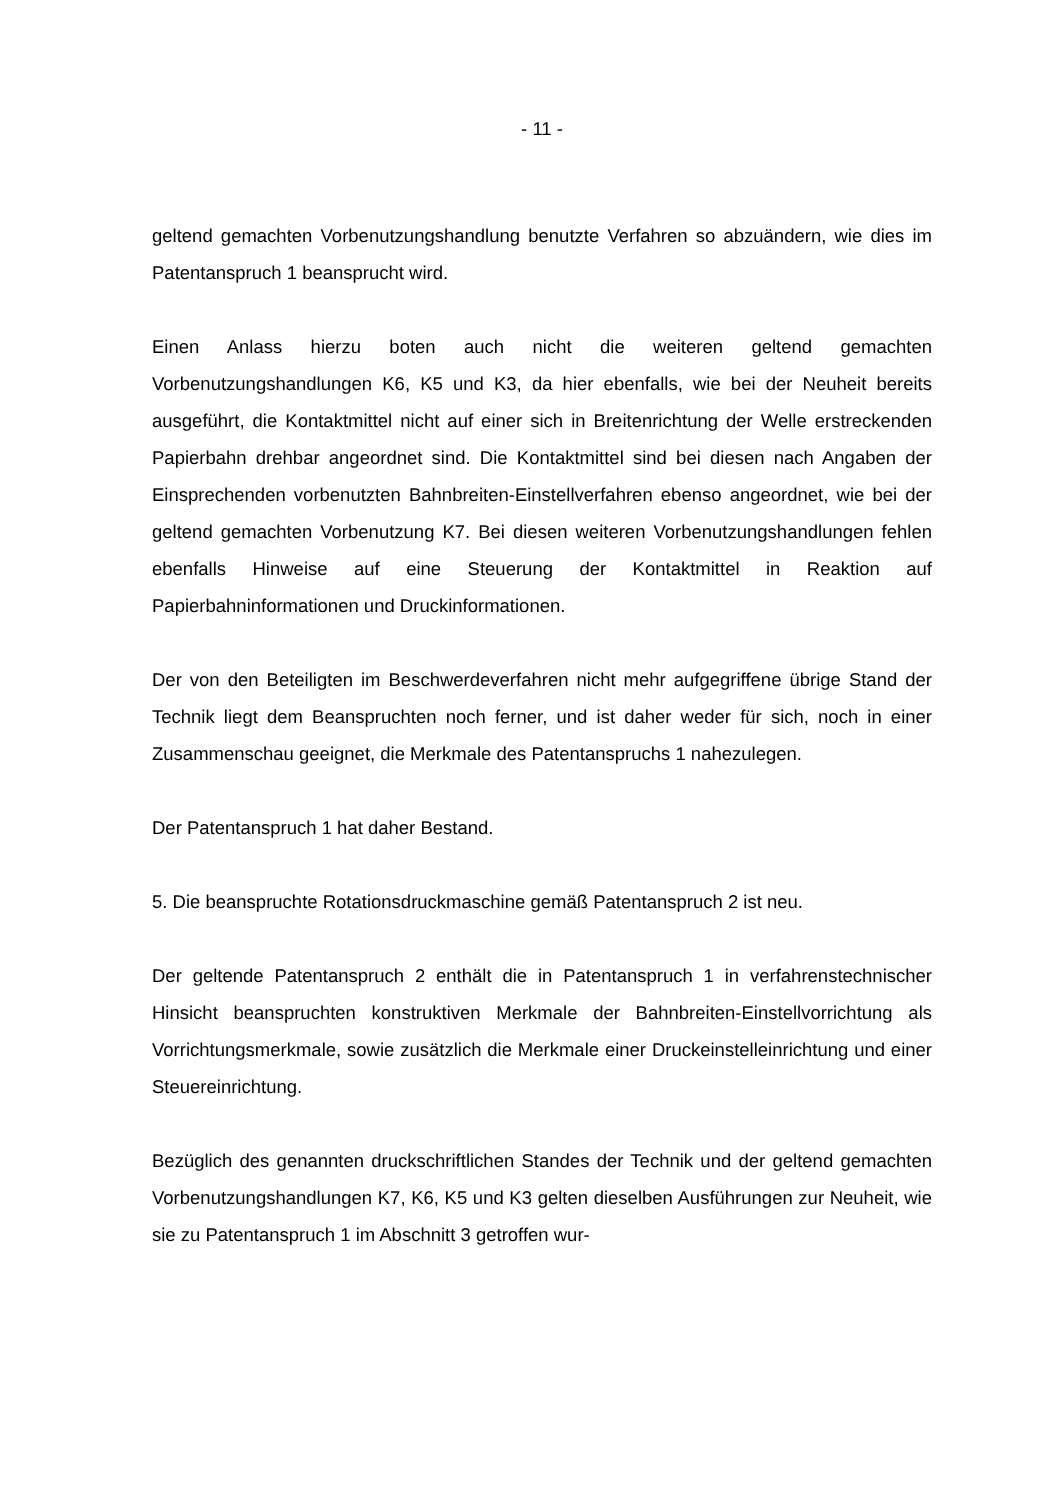- 11 -
geltend gemachten Vorbenutzungshandlung benutzte Verfahren so abzuändern, wie dies im Patentanspruch 1 beansprucht wird.
Einen Anlass hierzu boten auch nicht die weiteren geltend gemachten Vorbenutzungshandlungen K6, K5 und K3, da hier ebenfalls, wie bei der Neuheit bereits ausgeführt, die Kontaktmittel nicht auf einer sich in Breitenrichtung der Welle erstreckenden Papierbahn drehbar angeordnet sind. Die Kontaktmittel sind bei diesen nach Angaben der Einsprechenden vorbenutzten Bahnbreiten-Einstellverfahren ebenso angeordnet, wie bei der geltend gemachten Vorbenutzung K7. Bei diesen weiteren Vorbenutzungshandlungen fehlen ebenfalls Hinweise auf eine Steuerung der Kontaktmittel in Reaktion auf Papierbahninformationen und Druckinformationen.
Der von den Beteiligten im Beschwerdeverfahren nicht mehr aufgegriffene übrige Stand der Technik liegt dem Beanspruchten noch ferner, und ist daher weder für sich, noch in einer Zusammenschau geeignet, die Merkmale des Patentanspruchs 1 nahezulegen.
Der Patentanspruch 1 hat daher Bestand.
5. Die beanspruchte Rotationsdruckmaschine gemäß Patentanspruch 2 ist neu.
Der geltende Patentanspruch 2 enthält die in Patentanspruch 1 in verfahrenstechnischer Hinsicht beanspruchten konstruktiven Merkmale der Bahnbreiten-Einstellvorrichtung als Vorrichtungsmerkmale, sowie zusätzlich die Merkmale einer Druckeinstelleinrichtung und einer Steuereinrichtung.
Bezüglich des genannten druckschriftlichen Standes der Technik und der geltend gemachten Vorbenutzungshandlungen K7, K6, K5 und K3 gelten dieselben Ausführungen zur Neuheit, wie sie zu Patentanspruch 1 im Abschnitt 3 getroffen wur-